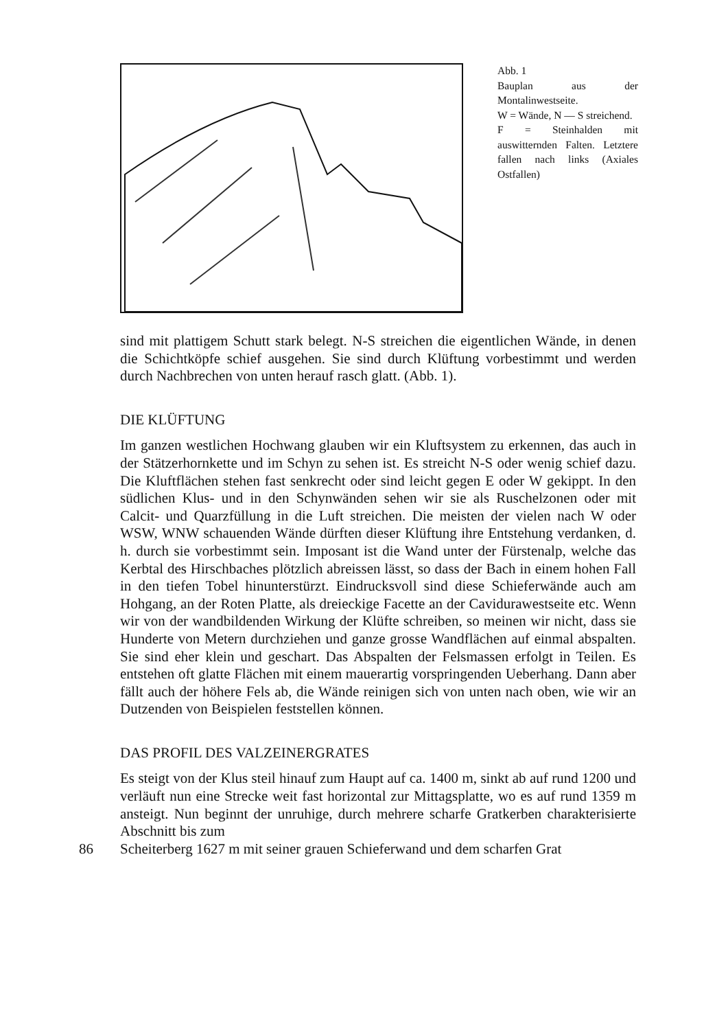Abb. 1
Bauplan aus der Montalinwestseite.
W = Wände, N — S streichend.
F = Steinhalden mit auswitternden Falten. Letztere fallen nach links (Axiales Ostfallen)
sind mit plattigem Schutt stark belegt. N-S streichen die eigentlichen Wände, in denen die Schichtköpfe schief ausgehen. Sie sind durch Klüftung vorbestimmt und werden durch Nachbrechen von unten herauf rasch glatt. (Abb. 1).
DIE KLÜFTUNG
Im ganzen westlichen Hochwang glauben wir ein Kluftsystem zu erkennen, das auch in der Stätzerhornkette und im Schyn zu sehen ist. Es streicht N-S oder wenig schief dazu. Die Kluftflächen stehen fast senkrecht oder sind leicht gegen E oder W gekippt. In den südlichen Klus- und in den Schynwänden sehen wir sie als Ruschelzonen oder mit Calcit- und Quarzfüllung in die Luft streichen. Die meisten der vielen nach W oder WSW, WNW schauenden Wände dürften dieser Klüftung ihre Entstehung verdanken, d. h. durch sie vorbestimmt sein. Imposant ist die Wand unter der Fürstenalp, welche das Kerbtal des Hirschbaches plötzlich abreissen lässt, so dass der Bach in einem hohen Fall in den tiefen Tobel hinunterstürzt. Eindrucksvoll sind diese Schieferwände auch am Hohgang, an der Roten Platte, als dreieckige Facette an der Cavidurawestseite etc. Wenn wir von der wandbildenden Wirkung der Klüfte schreiben, so meinen wir nicht, dass sie Hunderte von Metern durchziehen und ganze grosse Wandflächen auf einmal abspalten. Sie sind eher klein und geschart. Das Abspalten der Felsmassen erfolgt in Teilen. Es entstehen oft glatte Flächen mit einem mauerartig vorspringenden Ueberhang. Dann aber fällt auch der höhere Fels ab, die Wände reinigen sich von unten nach oben, wie wir an Dutzenden von Beispielen feststellen können.
DAS PROFIL DES VALZEINERGRATES
Es steigt von der Klus steil hinauf zum Haupt auf ca. 1400 m, sinkt ab auf rund 1200 und verläuft nun eine Strecke weit fast horizontal zur Mittagsplatte, wo es auf rund 1359 m ansteigt. Nun beginnt der unruhige, durch mehrere scharfe Gratkerben charakterisierte Abschnitt bis zum
86 Scheiterberg 1627 m mit seiner grauen Schieferwand und dem scharfen Grat